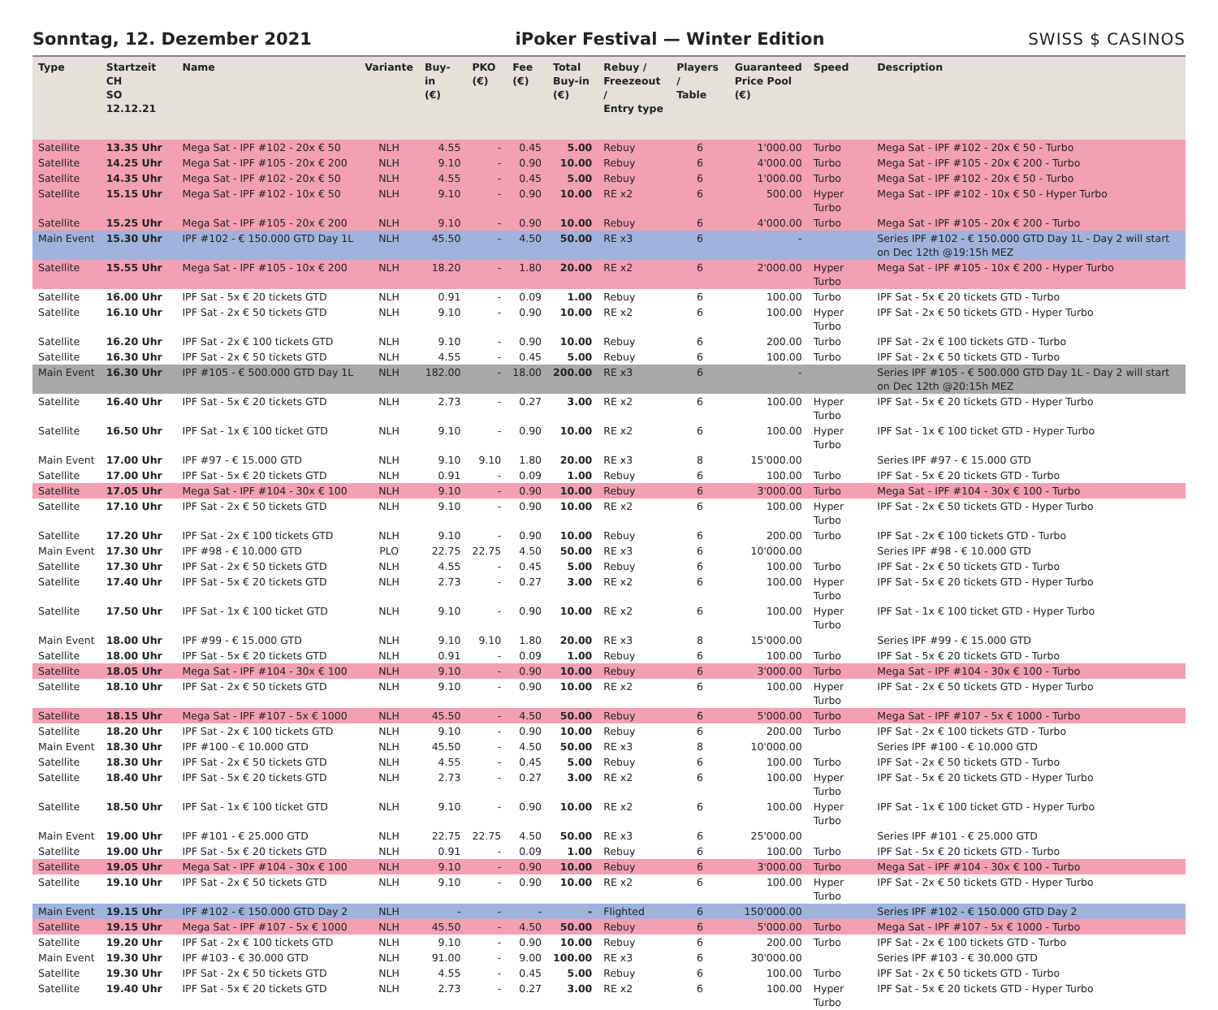Sonntag, 12. Dezember 2021
iPoker Festival — Winter Edition
SWISS $ CASINOS
| Type | Startzeit CH SO 12.12.21 | Name | Variante | Buy-in (€) | PKO (€) | Fee (€) | Total Buy-in (€) | Rebuy / Freezeout / Entry type | Players / Table | Guaranteed Price Pool (€) | Speed | Description |
| --- | --- | --- | --- | --- | --- | --- | --- | --- | --- | --- | --- | --- |
| Satellite | 13.35 Uhr | Mega Sat - IPF #102 - 20x € 50 | NLH | 4.55 | - | 0.45 | 5.00 | Rebuy | 6 | 1'000.00 | Turbo | Mega Sat - IPF #102 - 20x € 50 - Turbo |
| Satellite | 14.25 Uhr | Mega Sat - IPF #105 - 20x € 200 | NLH | 9.10 | - | 0.90 | 10.00 | Rebuy | 6 | 4'000.00 | Turbo | Mega Sat - IPF #105 - 20x € 200 - Turbo |
| Satellite | 14.35 Uhr | Mega Sat - IPF #102 - 20x € 50 | NLH | 4.55 | - | 0.45 | 5.00 | Rebuy | 6 | 1'000.00 | Turbo | Mega Sat - IPF #102 - 20x € 50 - Turbo |
| Satellite | 15.15 Uhr | Mega Sat - IPF #102 - 10x € 50 | NLH | 9.10 | - | 0.90 | 10.00 | RE x2 | 6 | 500.00 | Hyper Turbo | Mega Sat - IPF #102 - 10x € 50 - Hyper Turbo |
| Satellite | 15.25 Uhr | Mega Sat - IPF #105 - 20x € 200 | NLH | 9.10 | - | 0.90 | 10.00 | Rebuy | 6 | 4'000.00 | Turbo | Mega Sat - IPF #105 - 20x € 200 - Turbo |
| Main Event | 15.30 Uhr | IPF #102 - € 150.000 GTD Day 1L | NLH | 45.50 | - | 4.50 | 50.00 | RE x3 | 6 | - | | Series IPF #102 - € 150.000 GTD Day 1L - Day 2 will start on Dec 12th @19:15h MEZ |
| Satellite | 15.55 Uhr | Mega Sat - IPF #105 - 10x € 200 | NLH | 18.20 | - | 1.80 | 20.00 | RE x2 | 6 | 2'000.00 | Hyper Turbo | Mega Sat - IPF #105 - 10x € 200 - Hyper Turbo |
| Satellite | 16.00 Uhr | IPF Sat - 5x € 20 tickets GTD | NLH | 0.91 | - | 0.09 | 1.00 | Rebuy | 6 | 100.00 | Turbo | IPF Sat - 5x € 20 tickets GTD - Turbo |
| Satellite | 16.10 Uhr | IPF Sat - 2x € 50 tickets GTD | NLH | 9.10 | - | 0.90 | 10.00 | RE x2 | 6 | 100.00 | Hyper Turbo | IPF Sat - 2x € 50 tickets GTD - Hyper Turbo |
| Satellite | 16.20 Uhr | IPF Sat - 2x € 100 tickets GTD | NLH | 9.10 | - | 0.90 | 10.00 | Rebuy | 6 | 200.00 | Turbo | IPF Sat - 2x € 100 tickets GTD - Turbo |
| Satellite | 16.30 Uhr | IPF Sat - 2x € 50 tickets GTD | NLH | 4.55 | - | 0.45 | 5.00 | Rebuy | 6 | 100.00 | Turbo | IPF Sat - 2x € 50 tickets GTD - Turbo |
| Main Event | 16.30 Uhr | IPF #105 - € 500.000 GTD Day 1L | NLH | 182.00 | - | 18.00 | 200.00 | RE x3 | 6 | - | | Series IPF #105 - € 500.000 GTD Day 1L - Day 2 will start on Dec 12th @20:15h MEZ |
| Satellite | 16.40 Uhr | IPF Sat - 5x € 20 tickets GTD | NLH | 2.73 | - | 0.27 | 3.00 | RE x2 | 6 | 100.00 | Hyper Turbo | IPF Sat - 5x € 20 tickets GTD - Hyper Turbo |
| Satellite | 16.50 Uhr | IPF Sat - 1x € 100 ticket GTD | NLH | 9.10 | - | 0.90 | 10.00 | RE x2 | 6 | 100.00 | Hyper Turbo | IPF Sat - 1x € 100 ticket GTD - Hyper Turbo |
| Main Event | 17.00 Uhr | IPF #97 - € 15.000 GTD | NLH | 9.10 | 9.10 | 1.80 | 20.00 | RE x3 | 8 | 15'000.00 | | Series IPF #97 - € 15.000 GTD |
| Satellite | 17.00 Uhr | IPF Sat - 5x € 20 tickets GTD | NLH | 0.91 | - | 0.09 | 1.00 | Rebuy | 6 | 100.00 | Turbo | IPF Sat - 5x € 20 tickets GTD - Turbo |
| Satellite | 17.05 Uhr | Mega Sat - IPF #104 - 30x € 100 | NLH | 9.10 | - | 0.90 | 10.00 | Rebuy | 6 | 3'000.00 | Turbo | Mega Sat - IPF #104 - 30x € 100 - Turbo |
| Satellite | 17.10 Uhr | IPF Sat - 2x € 50 tickets GTD | NLH | 9.10 | - | 0.90 | 10.00 | RE x2 | 6 | 100.00 | Hyper Turbo | IPF Sat - 2x € 50 tickets GTD - Hyper Turbo |
| Satellite | 17.20 Uhr | IPF Sat - 2x € 100 tickets GTD | NLH | 9.10 | - | 0.90 | 10.00 | Rebuy | 6 | 200.00 | Turbo | IPF Sat - 2x € 100 tickets GTD - Turbo |
| Main Event | 17.30 Uhr | IPF #98 - € 10.000 GTD | PLO | 22.75 | 22.75 | 4.50 | 50.00 | RE x3 | 6 | 10'000.00 | | Series IPF #98 - € 10.000 GTD |
| Satellite | 17.30 Uhr | IPF Sat - 2x € 50 tickets GTD | NLH | 4.55 | - | 0.45 | 5.00 | Rebuy | 6 | 100.00 | Turbo | IPF Sat - 2x € 50 tickets GTD - Turbo |
| Satellite | 17.40 Uhr | IPF Sat - 5x € 20 tickets GTD | NLH | 2.73 | - | 0.27 | 3.00 | RE x2 | 6 | 100.00 | Hyper Turbo | IPF Sat - 5x € 20 tickets GTD - Hyper Turbo |
| Satellite | 17.50 Uhr | IPF Sat - 1x € 100 ticket GTD | NLH | 9.10 | - | 0.90 | 10.00 | RE x2 | 6 | 100.00 | Hyper Turbo | IPF Sat - 1x € 100 ticket GTD - Hyper Turbo |
| Main Event | 18.00 Uhr | IPF #99 - € 15.000 GTD | NLH | 9.10 | 9.10 | 1.80 | 20.00 | RE x3 | 8 | 15'000.00 | | Series IPF #99 - € 15.000 GTD |
| Satellite | 18.00 Uhr | IPF Sat - 5x € 20 tickets GTD | NLH | 0.91 | - | 0.09 | 1.00 | Rebuy | 6 | 100.00 | Turbo | IPF Sat - 5x € 20 tickets GTD - Turbo |
| Satellite | 18.05 Uhr | Mega Sat - IPF #104 - 30x € 100 | NLH | 9.10 | - | 0.90 | 10.00 | Rebuy | 6 | 3'000.00 | Turbo | Mega Sat - IPF #104 - 30x € 100 - Turbo |
| Satellite | 18.10 Uhr | IPF Sat - 2x € 50 tickets GTD | NLH | 9.10 | - | 0.90 | 10.00 | RE x2 | 6 | 100.00 | Hyper Turbo | IPF Sat - 2x € 50 tickets GTD - Hyper Turbo |
| Satellite | 18.15 Uhr | Mega Sat - IPF #107 - 5x € 1000 | NLH | 45.50 | - | 4.50 | 50.00 | Rebuy | 6 | 5'000.00 | Turbo | Mega Sat - IPF #107 - 5x € 1000 - Turbo |
| Satellite | 18.20 Uhr | IPF Sat - 2x € 100 tickets GTD | NLH | 9.10 | - | 0.90 | 10.00 | Rebuy | 6 | 200.00 | Turbo | IPF Sat - 2x € 100 tickets GTD - Turbo |
| Main Event | 18.30 Uhr | IPF #100 - € 10.000 GTD | NLH | 45.50 | - | 4.50 | 50.00 | RE x3 | 8 | 10'000.00 | | Series IPF #100 - € 10.000 GTD |
| Satellite | 18.30 Uhr | IPF Sat - 2x € 50 tickets GTD | NLH | 4.55 | - | 0.45 | 5.00 | Rebuy | 6 | 100.00 | Turbo | IPF Sat - 2x € 50 tickets GTD - Turbo |
| Satellite | 18.40 Uhr | IPF Sat - 5x € 20 tickets GTD | NLH | 2.73 | - | 0.27 | 3.00 | RE x2 | 6 | 100.00 | Hyper Turbo | IPF Sat - 5x € 20 tickets GTD - Hyper Turbo |
| Satellite | 18.50 Uhr | IPF Sat - 1x € 100 ticket GTD | NLH | 9.10 | - | 0.90 | 10.00 | RE x2 | 6 | 100.00 | Hyper Turbo | IPF Sat - 1x € 100 ticket GTD - Hyper Turbo |
| Main Event | 19.00 Uhr | IPF #101 - € 25.000 GTD | NLH | 22.75 | 22.75 | 4.50 | 50.00 | RE x3 | 6 | 25'000.00 | | Series IPF #101 - € 25.000 GTD |
| Satellite | 19.00 Uhr | IPF Sat - 5x € 20 tickets GTD | NLH | 0.91 | - | 0.09 | 1.00 | Rebuy | 6 | 100.00 | Turbo | IPF Sat - 5x € 20 tickets GTD - Turbo |
| Satellite | 19.05 Uhr | Mega Sat - IPF #104 - 30x € 100 | NLH | 9.10 | - | 0.90 | 10.00 | Rebuy | 6 | 3'000.00 | Turbo | Mega Sat - IPF #104 - 30x € 100 - Turbo |
| Satellite | 19.10 Uhr | IPF Sat - 2x € 50 tickets GTD | NLH | 9.10 | - | 0.90 | 10.00 | RE x2 | 6 | 100.00 | Hyper Turbo | IPF Sat - 2x € 50 tickets GTD - Hyper Turbo |
| Main Event | 19.15 Uhr | IPF #102 - € 150.000 GTD Day 2 | NLH | - | - | - | - | Flighted | 6 | 150'000.00 | | Series IPF #102 - € 150.000 GTD Day 2 |
| Satellite | 19.15 Uhr | Mega Sat - IPF #107 - 5x € 1000 | NLH | 45.50 | - | 4.50 | 50.00 | Rebuy | 6 | 5'000.00 | Turbo | Mega Sat - IPF #107 - 5x € 1000 - Turbo |
| Satellite | 19.20 Uhr | IPF Sat - 2x € 100 tickets GTD | NLH | 9.10 | - | 0.90 | 10.00 | Rebuy | 6 | 200.00 | Turbo | IPF Sat - 2x € 100 tickets GTD - Turbo |
| Main Event | 19.30 Uhr | IPF #103 - € 30.000 GTD | NLH | 91.00 | - | 9.00 | 100.00 | RE x3 | 6 | 30'000.00 | | Series IPF #103 - € 30.000 GTD |
| Satellite | 19.30 Uhr | IPF Sat - 2x € 50 tickets GTD | NLH | 4.55 | - | 0.45 | 5.00 | Rebuy | 6 | 100.00 | Turbo | IPF Sat - 2x € 50 tickets GTD - Turbo |
| Satellite | 19.40 Uhr | IPF Sat - 5x € 20 tickets GTD | NLH | 2.73 | - | 0.27 | 3.00 | RE x2 | 6 | 100.00 | Hyper Turbo | IPF Sat - 5x € 20 tickets GTD - Hyper Turbo |